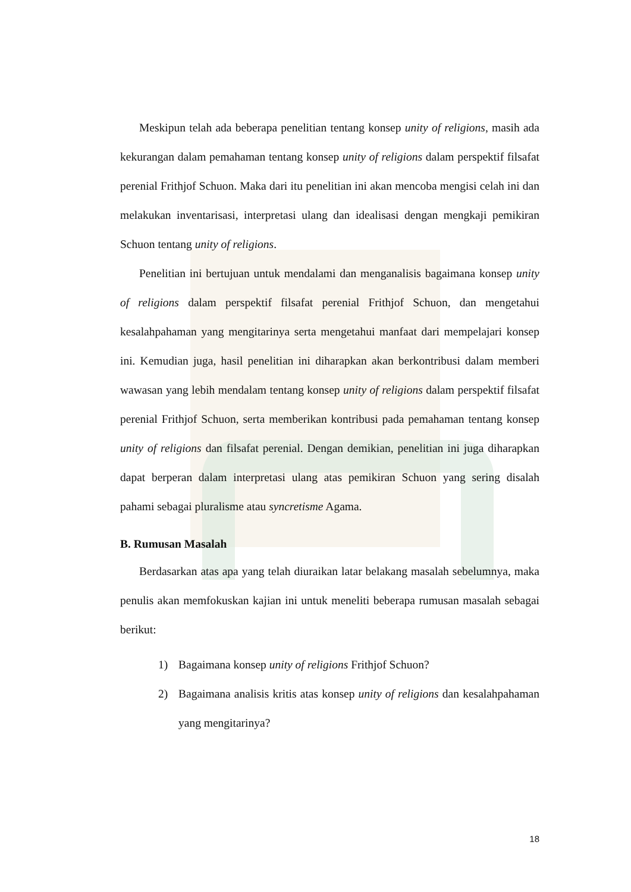Meskipun telah ada beberapa penelitian tentang konsep unity of religions, masih ada kekurangan dalam pemahaman tentang konsep unity of religions dalam perspektif filsafat perenial Frithjof Schuon. Maka dari itu penelitian ini akan mencoba mengisi celah ini dan melakukan inventarisasi, interpretasi ulang dan idealisasi dengan mengkaji pemikiran Schuon tentang unity of religions.
Penelitian ini bertujuan untuk mendalami dan menganalisis bagaimana konsep unity of religions dalam perspektif filsafat perenial Frithjof Schuon, dan mengetahui kesalahpahaman yang mengitarinya serta mengetahui manfaat dari mempelajari konsep ini. Kemudian juga, hasil penelitian ini diharapkan akan berkontribusi dalam memberi wawasan yang lebih mendalam tentang konsep unity of religions dalam perspektif filsafat perenial Frithjof Schuon, serta memberikan kontribusi pada pemahaman tentang konsep unity of religions dan filsafat perenial. Dengan demikian, penelitian ini juga diharapkan dapat berperan dalam interpretasi ulang atas pemikiran Schuon yang sering disalah pahami sebagai pluralisme atau syncretisme Agama.
B. Rumusan Masalah
Berdasarkan atas apa yang telah diuraikan latar belakang masalah sebelumnya, maka penulis akan memfokuskan kajian ini untuk meneliti beberapa rumusan masalah sebagai berikut:
1) Bagaimana konsep unity of religions Frithjof Schuon?
2) Bagaimana analisis kritis atas konsep unity of religions dan kesalahpahaman yang mengitarinya?
18